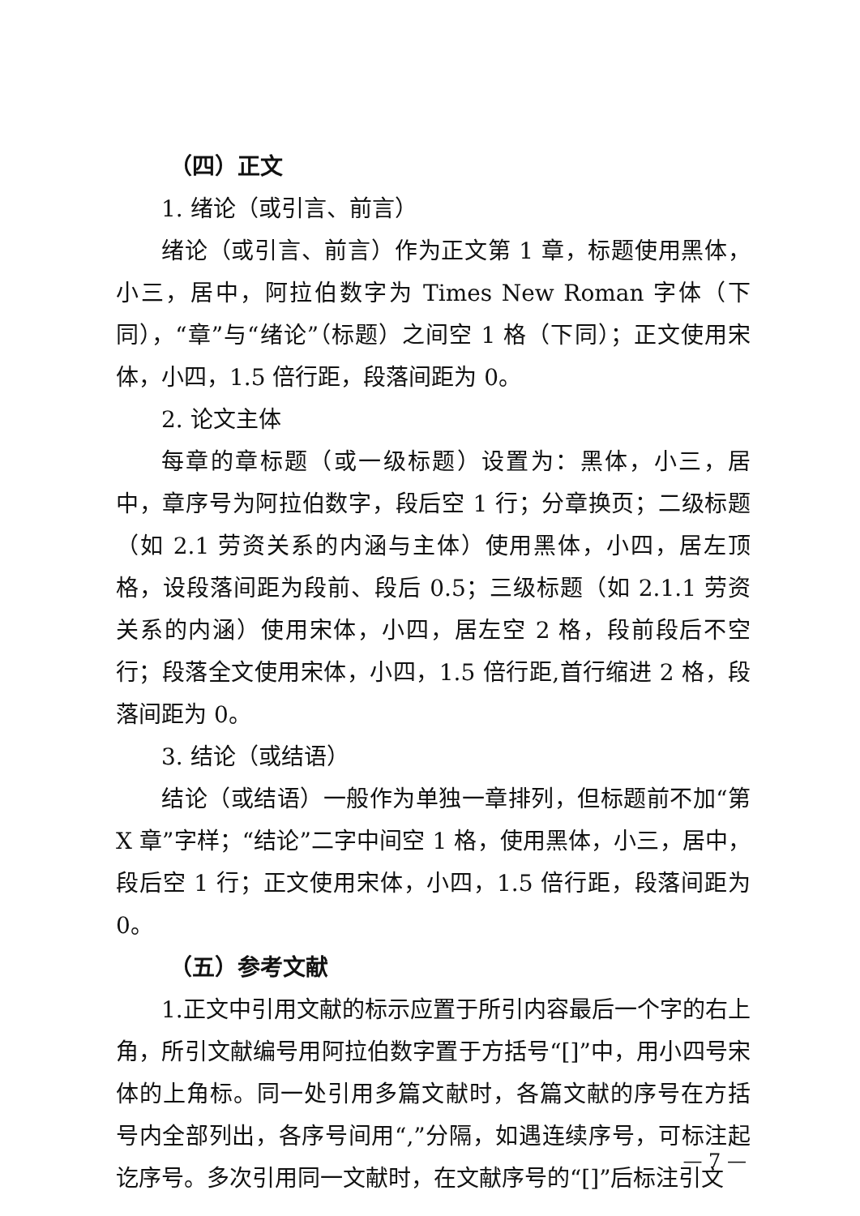（四）正文
1. 绪论（或引言、前言）
绪论（或引言、前言）作为正文第 1 章，标题使用黑体，小三，居中，阿拉伯数字为 Times New Roman 字体（下同），“章”与“绪论”（标题）之间空 1 格（下同）；正文使用宋体，小四，1.5 倍行距，段落间距为 0。
2. 论文主体
每章的章标题（或一级标题）设置为：黑体，小三，居中，章序号为阿拉伯数字，段后空 1 行；分章换页；二级标题（如 2.1 劳资关系的内涵与主体）使用黑体，小四，居左顶格，设段落间距为段前、段后 0.5；三级标题（如 2.1.1 劳资关系的内涵）使用宋体，小四，居左空 2 格，段前段后不空行；段落全文使用宋体，小四，1.5 倍行距,首行缩进 2 格，段落间距为 0。
3. 结论（或结语）
结论（或结语）一般作为单独一章排列，但标题前不加“第 X 章”字样；“结论”二字中间空 1 格，使用黑体，小三，居中，段后空 1 行；正文使用宋体，小四，1.5 倍行距，段落间距为 0。
（五）参考文献
1.正文中引用文献的标示应置于所引内容最后一个字的右上角，所引文献编号用阿拉伯数字置于方括号“[]”中，用小四号宋体的上角标。同一处引用多篇文献时，各篇文献的序号在方括号内全部列出，各序号间用“,”分隔，如遇连续序号，可标注起讫序号。多次引用同一文献时，在文献序号的“[]”后标注引文
— 7 —